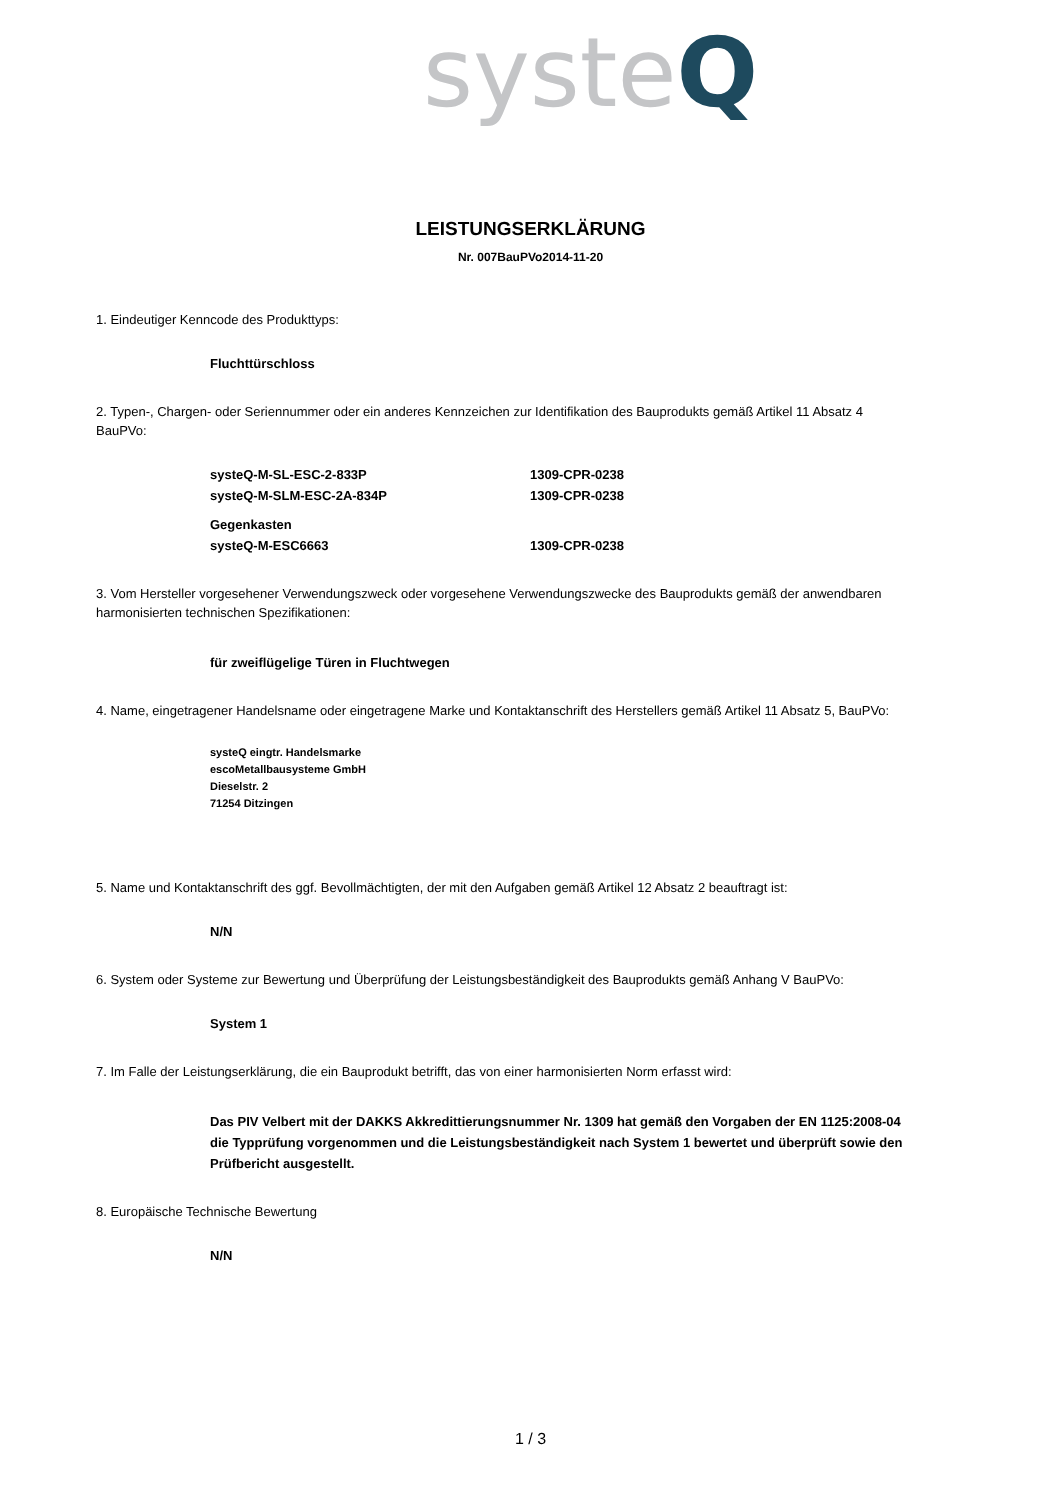systeQ
LEISTUNGSERKLÄRUNG
Nr. 007BauPVo2014-11-20
1. Eindeutiger Kenncode des Produkttyps:
Fluchttürschloss
2. Typen-, Chargen- oder Seriennummer oder ein anderes Kennzeichen zur Identifikation des Bauprodukts gemäß Artikel 11 Absatz 4 BauPVo:
systeQ-M-SL-ESC-2-833P 1309-CPR-0238
systeQ-M-SLM-ESC-2A-834P 1309-CPR-0238
Gegenkasten
systeQ-M-ESC6663 1309-CPR-0238
3. Vom Hersteller vorgesehener Verwendungszweck oder vorgesehene Verwendungszwecke des Bauprodukts gemäß der anwendbaren harmonisierten technischen Spezifikationen:
für zweiflügelige Türen in Fluchtwegen
4. Name, eingetragener Handelsname oder eingetragene Marke und Kontaktanschrift des Herstellers gemäß Artikel 11 Absatz 5, BauPVo:
systeQ eingtr. Handelsmarke
escoMetallbausysteme GmbH
Dieselstr. 2
71254 Ditzingen
5. Name und Kontaktanschrift des ggf. Bevollmächtigten, der mit den Aufgaben gemäß Artikel 12 Absatz 2 beauftragt ist:
N/N
6. System oder Systeme zur Bewertung und Überprüfung der Leistungsbeständigkeit des Bauprodukts gemäß Anhang V BauPVo:
System 1
7. Im Falle der Leistungserklärung, die ein Bauprodukt betrifft, das von einer harmonisierten Norm erfasst wird:
Das PIV Velbert mit der DAKKS Akkredittierungsnummer Nr. 1309 hat gemäß den Vorgaben der EN 1125:2008-04 die Typprüfung vorgenommen und die Leistungsbeständigkeit nach System 1 bewertet und überprüft sowie den Prüfbericht ausgestellt.
8. Europäische Technische Bewertung
N/N
1 / 3